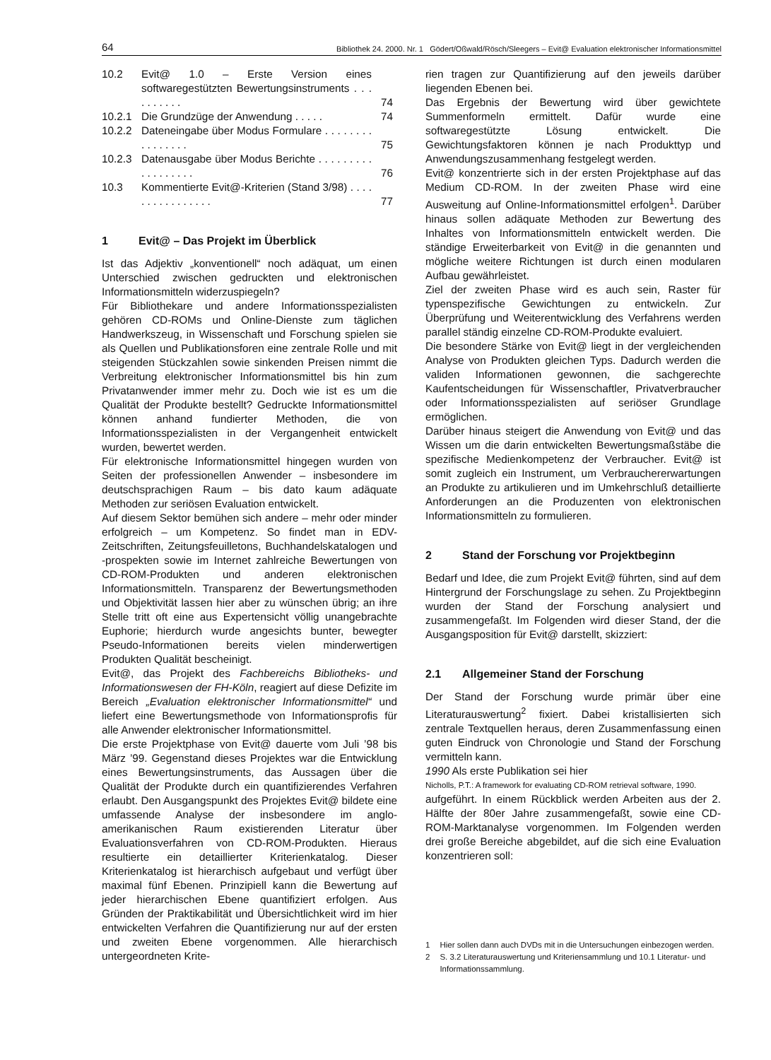64 Bibliothek 24. 2000. Nr. 1 Gödert/Oßwald/Rösch/Sleegers – Evit@ Evaluation elektronischer Informationsmittel
| 10.2 | Evit@ 1.0 – Erste Version eines softwaregestützten Bewertungsinstruments . . . . . . . . . . | 74 |
| 10.2.1 | Die Grundzüge der Anwendung . . . . . | 74 |
| 10.2.2 | Dateneingabe über Modus Formulare . . . . . . . . . . . . . . . . | 75 |
| 10.2.3 | Datenausgabe über Modus Berichte . . . . . . . . . . . . . . . . . . | 76 |
| 10.3 | Kommentierte Evit@-Kriterien (Stand 3/98) . . . . . . . . . . . . . . . . | 77 |
1 Evit@ – Das Projekt im Überblick
Ist das Adjektiv „konventionell“ noch adäquat, um einen Unterschied zwischen gedruckten und elektronischen Informationsmitteln widerzuspiegeln?
Für Bibliothekare und andere Informationsspezialisten gehören CD-ROMs und Online-Dienste zum täglichen Handwerkszeug, in Wissenschaft und Forschung spielen sie als Quellen und Publikationsforen eine zentrale Rolle und mit steigenden Stückzahlen sowie sinkenden Preisen nimmt die Verbreitung elektronischer Informationsmittel bis hin zum Privatanwender immer mehr zu. Doch wie ist es um die Qualität der Produkte bestellt? Gedruckte Informationsmittel können anhand fundierter Methoden, die von Informationsspezialisten in der Vergangenheit entwickelt wurden, bewertet werden.
Für elektronische Informationsmittel hingegen wurden von Seiten der professionellen Anwender – insbesondere im deutschsprachigen Raum – bis dato kaum adäquate Methoden zur seriösen Evaluation entwickelt.
Auf diesem Sektor bemühen sich andere – mehr oder minder erfolgreich – um Kompetenz. So findet man in EDV-Zeitschriften, Zeitungsfeuilletons, Buchhandelskatalogen und -prospekten sowie im Internet zahlreiche Bewertungen von CD-ROM-Produkten und anderen elektronischen Informationsmitteln. Transparenz der Bewertungsmethoden und Objektivität lassen hier aber zu wünschen übrig; an ihre Stelle tritt oft eine aus Expertensicht völlig unangebrachte Euphorie; hierdurch wurde angesichts bunter, bewegter Pseudo-Informationen bereits vielen minderwertigen Produkten Qualität bescheinigt.
Evit@, das Projekt des Fachbereichs Bibliotheks- und Informationswesen der FH-Köln, reagiert auf diese Defizite im Bereich „Evaluation elektronischer Informationsmittel“ und liefert eine Bewertungsmethode von Informationsprofis für alle Anwender elektronischer Informationsmittel.
Die erste Projektphase von Evit@ dauerte vom Juli ’98 bis März ’99. Gegenstand dieses Projektes war die Entwicklung eines Bewertungsinstruments, das Aussagen über die Qualität der Produkte durch ein quantifizierendes Verfahren erlaubt. Den Ausgangspunkt des Projektes Evit@ bildete eine umfassende Analyse der insbesondere im anglo-amerikanischen Raum existierenden Literatur über Evaluationsverfahren von CD-ROM-Produkten. Hieraus resultierte ein detaillierter Kriterienkatalog. Dieser Kriterienkatalog ist hierarchisch aufgebaut und verfügt über maximal fünf Ebenen. Prinzipiell kann die Bewertung auf jeder hierarchischen Ebene quantifiziert erfolgen. Aus Gründen der Praktikabilität und Übersichtlichkeit wird im hier entwickelten Verfahren die Quantifizierung nur auf der ersten und zweiten Ebene vorgenommen. Alle hierarchisch untergeordneten Krite-
rien tragen zur Quantifizierung auf den jeweils darüber liegenden Ebenen bei.
Das Ergebnis der Bewertung wird über gewichtete Summenformeln ermittelt. Dafür wurde eine softwaregestützte Lösung entwickelt. Die Gewichtungsfaktoren können je nach Produkttyp und Anwendungszusammenhang festgelegt werden.
Evit@ konzentrierte sich in der ersten Projektphase auf das Medium CD-ROM. In der zweiten Phase wird eine Ausweitung auf Online-Informationsmittel erfolgen<sup>1</sup>. Darüber hinaus sollen adäquate Methoden zur Bewertung des Inhaltes von Informationsmitteln entwickelt werden. Die ständige Erweiterbarkeit von Evit@ in die genannten und mögliche weitere Richtungen ist durch einen modularen Aufbau gewährleistet.
Ziel der zweiten Phase wird es auch sein, Raster für typenspezifische Gewichtungen zu entwickeln. Zur Überprüfung und Weiterentwicklung des Verfahrens werden parallel ständig einzelne CD-ROM-Produkte evaluiert.
Die besondere Stärke von Evit@ liegt in der vergleichenden Analyse von Produkten gleichen Typs. Dadurch werden die validen Informationen gewonnen, die sachgerechte Kaufentscheidungen für Wissenschaftler, Privatverbraucher oder Informationsspezialisten auf seriöser Grundlage ermöglichen.
Darüber hinaus steigert die Anwendung von Evit@ und das Wissen um die darin entwickelten Bewertungsmaßstäbe die spezifische Medienkompetenz der Verbraucher. Evit@ ist somit zugleich ein Instrument, um Verbrauchererwartungen an Produkte zu artikulieren und im Umkehrschluß detaillierte Anforderungen an die Produzenten von elektronischen Informationsmitteln zu formulieren.
2 Stand der Forschung vor Projektbeginn
Bedarf und Idee, die zum Projekt Evit@ führten, sind auf dem Hintergrund der Forschungslage zu sehen. Zu Projektbeginn wurden der Stand der Forschung analysiert und zusammengefaßt. Im Folgenden wird dieser Stand, der die Ausgangsposition für Evit@ darstellt, skizziert:
2.1 Allgemeiner Stand der Forschung
Der Stand der Forschung wurde primär über eine Literaturauswertung<sup>2</sup> fixiert. Dabei kristallisierten sich zentrale Textquellen heraus, deren Zusammenfassung einen guten Eindruck von Chronologie und Stand der Forschung vermitteln kann.
1990 Als erste Publikation sei hier
Nicholls, P.T.: A framework for evaluating CD-ROM retrieval software, 1990.
aufgeführt. In einem Rückblick werden Arbeiten aus der 2. Hälfte der 80er Jahre zusammengefaßt, sowie eine CD-ROM-Marktanalyse vorgenommen. Im Folgenden werden drei große Bereiche abgebildet, auf die sich eine Evaluation konzentrieren soll:
1 Hier sollen dann auch DVDs mit in die Untersuchungen einbezogen werden.
2 S. 3.2 Literaturauswertung und Kriteriensammlung und 10.1 Literatur- und Informationssammlung.